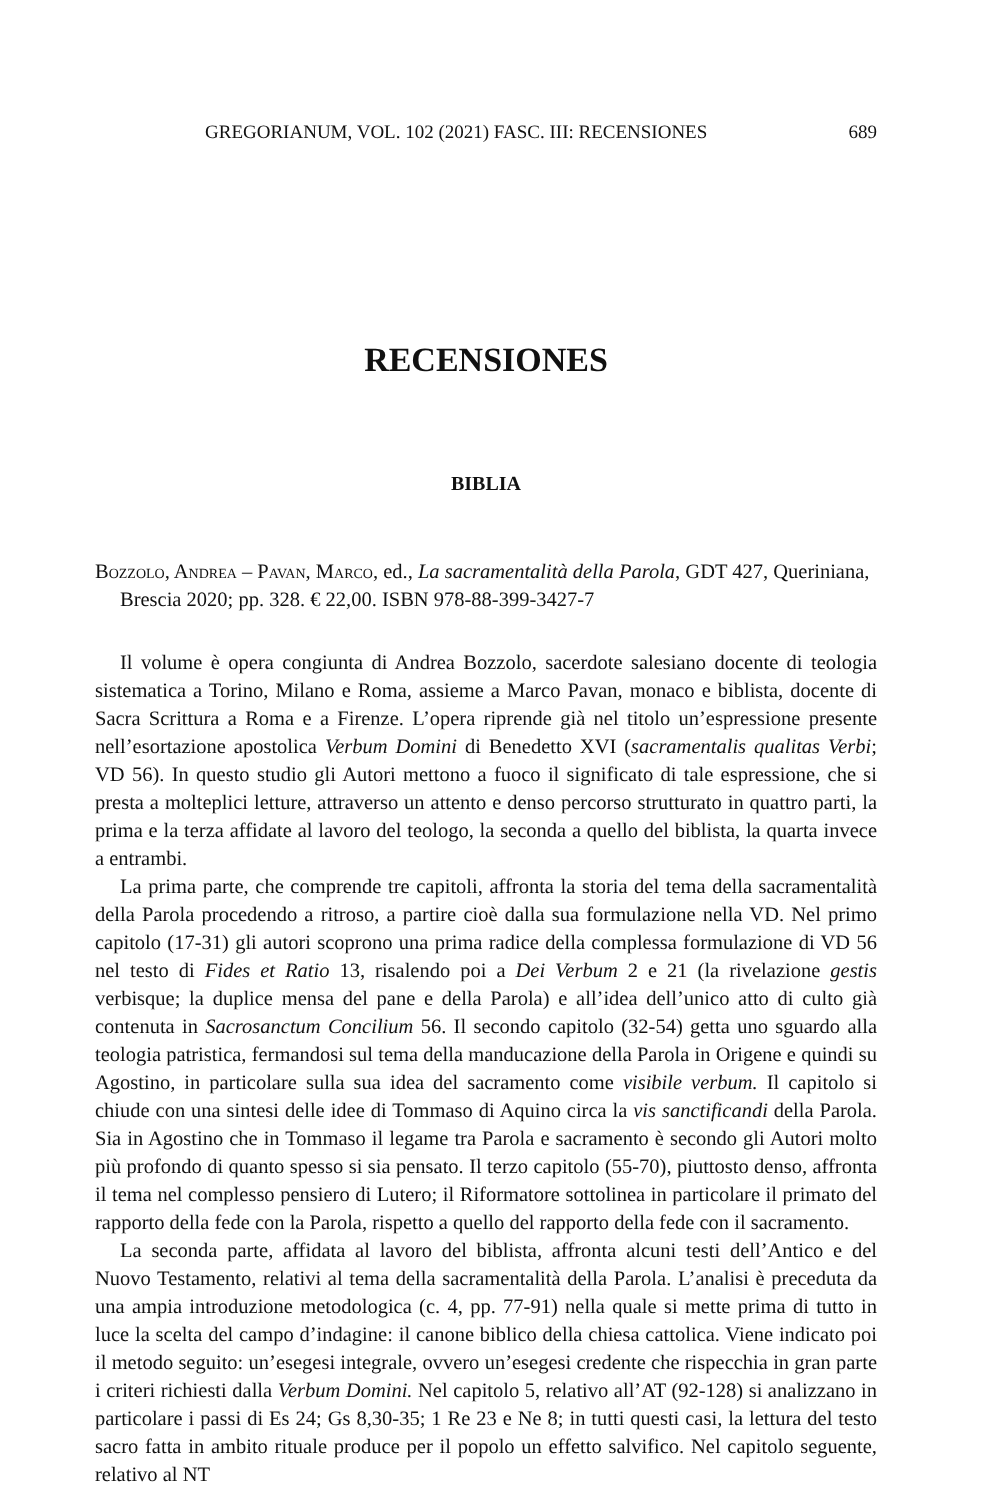GREGORIANUM, VOL. 102 (2021) FASC. III: RECENSIONES 689
RECENSIONES
BIBLIA
Bozzolo, Andrea – Pavan, Marco, ed., La sacramentalità della Parola, GDT 427, Queriniana, Brescia 2020; pp. 328. € 22,00. ISBN 978-88-399-3427-7
Il volume è opera congiunta di Andrea Bozzolo, sacerdote salesiano docente di teologia sistematica a Torino, Milano e Roma, assieme a Marco Pavan, monaco e biblista, docente di Sacra Scrittura a Roma e a Firenze. L’opera riprende già nel titolo un’espressione presente nell’esortazione apostolica Verbum Domini di Benedetto XVI (sacramentalis qualitas Verbi; VD 56). In questo studio gli Autori mettono a fuoco il significato di tale espressione, che si presta a molteplici letture, attraverso un attento e denso percorso strutturato in quattro parti, la prima e la terza affidate al lavoro del teologo, la seconda a quello del biblista, la quarta invece a entrambi.
La prima parte, che comprende tre capitoli, affronta la storia del tema della sacramentalità della Parola procedendo a ritroso, a partire cioè dalla sua formulazione nella VD. Nel primo capitolo (17-31) gli autori scoprono una prima radice della complessa formulazione di VD 56 nel testo di Fides et Ratio 13, risalendo poi a Dei Verbum 2 e 21 (la rivelazione gestis verbisque; la duplice mensa del pane e della Parola) e all’idea dell’unico atto di culto già contenuta in Sacrosanctum Concilium 56. Il secondo capitolo (32-54) getta uno sguardo alla teologia patristica, fermandosi sul tema della manducazione della Parola in Origene e quindi su Agostino, in particolare sulla sua idea del sacramento come visibile verbum. Il capitolo si chiude con una sintesi delle idee di Tommaso di Aquino circa la vis sanctificandi della Parola. Sia in Agostino che in Tommaso il legame tra Parola e sacramento è secondo gli Autori molto più profondo di quanto spesso si sia pensato. Il terzo capitolo (55-70), piuttosto denso, affronta il tema nel complesso pensiero di Lutero; il Riformatore sottolinea in particolare il primato del rapporto della fede con la Parola, rispetto a quello del rapporto della fede con il sacramento.
La seconda parte, affidata al lavoro del biblista, affronta alcuni testi dell’Antico e del Nuovo Testamento, relativi al tema della sacramentalità della Parola. L’analisi è preceduta da una ampia introduzione metodologica (c. 4, pp. 77-91) nella quale si mette prima di tutto in luce la scelta del campo d’indagine: il canone biblico della chiesa cattolica. Viene indicato poi il metodo seguito: un’esegesi integrale, ovvero un’esegesi credente che rispecchia in gran parte i criteri richiesti dalla Verbum Domini. Nel capitolo 5, relativo all’AT (92-128) si analizzano in particolare i passi di Es 24; Gs 8,30-35; 1 Re 23 e Ne 8; in tutti questi casi, la lettura del testo sacro fatta in ambito rituale produce per il popolo un effetto salvifico. Nel capitolo seguente, relativo al NT